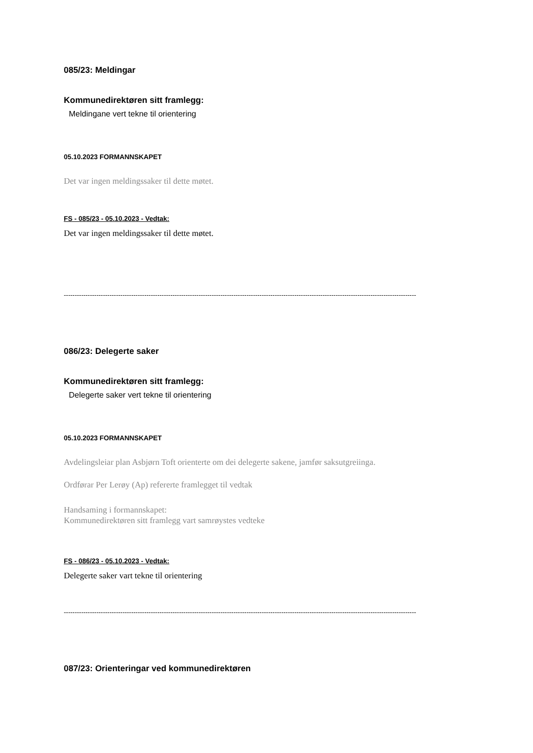085/23: Meldingar
Kommunedirektøren sitt framlegg:
Meldingane vert tekne til orientering
05.10.2023 FORMANNSKAPET
Det var ingen meldingssaker til dette møtet.
FS - 085/23 - 05.10.2023 - Vedtak:
Det var ingen meldingssaker til dette møtet.
------------------------------------------------------------------------------------------------------------------------------------------------------------------
086/23: Delegerte saker
Kommunedirektøren sitt framlegg:
Delegerte saker vert tekne til orientering
05.10.2023 FORMANNSKAPET
Avdelingsleiar plan Asbjørn Toft orienterte om dei delegerte sakene, jamfør saksutgreiinga.
Ordførar Per Lerøy (Ap) refererte framlegget til vedtak
Handsaming i formannskapet:
Kommunedirektøren sitt framlegg vart samrøystes vedteke
FS - 086/23 - 05.10.2023 - Vedtak:
Delegerte saker vart tekne til orientering
------------------------------------------------------------------------------------------------------------------------------------------------------------------
087/23: Orienteringar ved kommunedirektøren